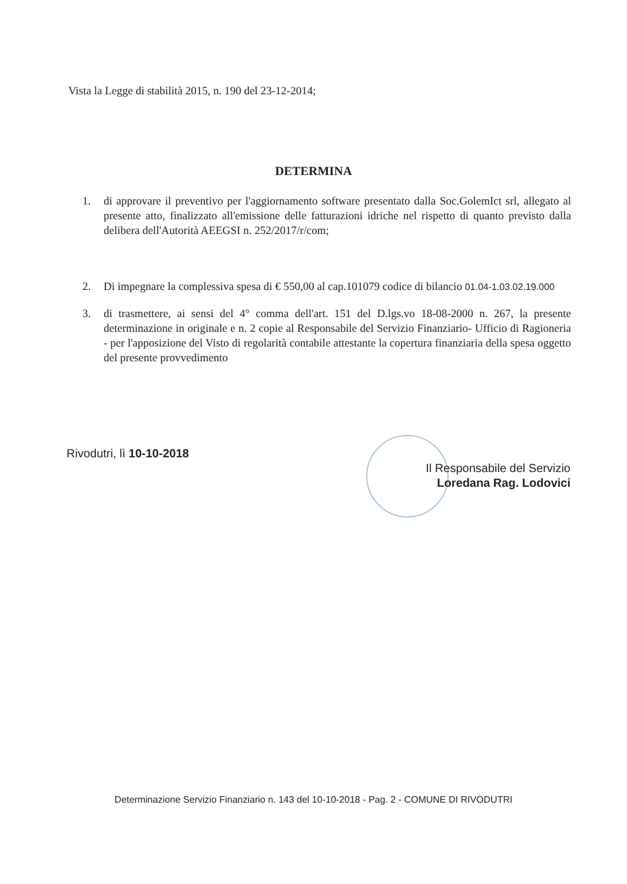Vista la Legge di stabilità 2015, n. 190 del 23-12-2014;
DETERMINA
1. di approvare il preventivo per l'aggiornamento software presentato dalla Soc.GolemIct srl, allegato al presente atto, finalizzato all'emissione delle fatturazioni idriche nel rispetto di quanto previsto dalla delibera dell'Autorità AEEGSI n. 252/2017/r/com;
2. Di impegnare la complessiva spesa di € 550,00 al cap.101079 codice di bilancio 01.04-1.03.02.19.000
3. di trasmettere, ai sensi del 4° comma dell'art. 151 del D.lgs.vo 18-08-2000 n. 267, la presente determinazione in originale e n. 2 copie al Responsabile del Servizio Finanziario- Ufficio di Ragioneria - per l'apposizione del Visto di regolarità contabile attestante la copertura finanziaria della spesa oggetto del presente provvedimento
Rivodutri, lì 10-10-2018
Il Responsabile del Servizio
Loredana Rag. Lodovici
Determinazione Servizio Finanziario n. 143 del 10-10-2018 - Pag. 2 - COMUNE DI RIVODUTRI